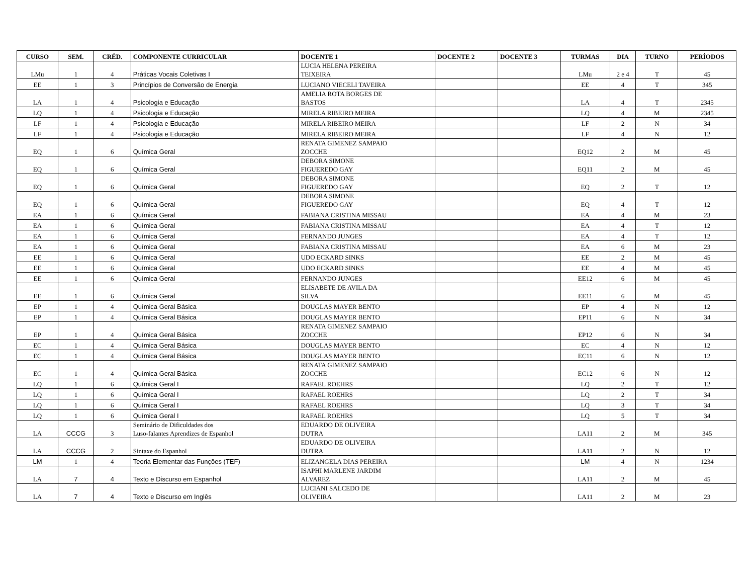| CURSO | SEM. | CRÉD. | COMPONENTE CURRICULAR | DOCENTE 1 | DOCENTE 2 | DOCENTE 3 | TURMAS | DIA | TURNO | PERÍODOS |
| --- | --- | --- | --- | --- | --- | --- | --- | --- | --- | --- |
| LMu | 1 | 4 | Práticas Vocais Coletivas I | LUCIA HELENA PEREIRA TEIXEIRA | | | LMu | 2 e 4 | T | 45 |
| EE | 1 | 3 | Princípios de Conversão de Energia | LUCIANO VIECELI TAVEIRA | | | EE | 4 | T | 345 |
| LA | 1 | 4 | Psicologia e Educação | AMELIA ROTA BORGES DE BASTOS | | | LA | 4 | T | 2345 |
| LQ | 1 | 4 | Psicologia e Educação | MIRELA RIBEIRO MEIRA | | | LQ | 4 | M | 2345 |
| LF | 1 | 4 | Psicologia e Educação | MIRELA RIBEIRO MEIRA | | | LF | 2 | N | 34 |
| LF | 1 | 4 | Psicologia e Educação | MIRELA RIBEIRO MEIRA | | | LF | 4 | N | 12 |
| EQ | 1 | 6 | Química Geral | RENATA GIMENEZ SAMPAIO ZOCCHE | | | EQ12 | 2 | M | 45 |
| EQ | 1 | 6 | Química Geral | DEBORA SIMONE FIGUEREDO GAY | | | EQ11 | 2 | M | 45 |
| EQ | 1 | 6 | Química Geral | DEBORA SIMONE FIGUEREDO GAY | | | EQ | 2 | T | 12 |
| EQ | 1 | 6 | Química Geral | DEBORA SIMONE FIGUEREDO GAY | | | EQ | 4 | T | 12 |
| EA | 1 | 6 | Química Geral | FABIANA CRISTINA MISSAU | | | EA | 4 | M | 23 |
| EA | 1 | 6 | Química Geral | FABIANA CRISTINA MISSAU | | | EA | 4 | T | 12 |
| EA | 1 | 6 | Química Geral | FERNANDO JUNGES | | | EA | 4 | T | 12 |
| EA | 1 | 6 | Química Geral | FABIANA CRISTINA MISSAU | | | EA | 6 | M | 23 |
| EE | 1 | 6 | Química Geral | UDO ECKARD SINKS | | | EE | 2 | M | 45 |
| EE | 1 | 6 | Química Geral | UDO ECKARD SINKS | | | EE | 4 | M | 45 |
| EE | 1 | 6 | Química Geral | FERNANDO JUNGES | | | EE12 | 6 | M | 45 |
| EE | 1 | 6 | Química Geral | ELISABETE DE AVILA DA SILVA | | | EE11 | 6 | M | 45 |
| EP | 1 | 4 | Química Geral Básica | DOUGLAS MAYER BENTO | | | EP | 4 | N | 12 |
| EP | 1 | 4 | Química Geral Básica | DOUGLAS MAYER BENTO | | | EP11 | 6 | N | 34 |
| EP | 1 | 4 | Química Geral Básica | RENATA GIMENEZ SAMPAIO ZOCCHE | | | EP12 | 6 | N | 34 |
| EC | 1 | 4 | Química Geral Básica | DOUGLAS MAYER BENTO | | | EC | 4 | N | 12 |
| EC | 1 | 4 | Química Geral Básica | DOUGLAS MAYER BENTO | | | EC11 | 6 | N | 12 |
| EC | 1 | 4 | Química Geral Básica | RENATA GIMENEZ SAMPAIO ZOCCHE | | | EC12 | 6 | N | 12 |
| LQ | 1 | 6 | Química Geral I | RAFAEL ROEHRS | | | LQ | 2 | T | 12 |
| LQ | 1 | 6 | Química Geral I | RAFAEL ROEHRS | | | LQ | 2 | T | 34 |
| LQ | 1 | 6 | Química Geral I | RAFAEL ROEHRS | | | LQ | 3 | T | 34 |
| LQ | 1 | 6 | Química Geral I | RAFAEL ROEHRS | | | LQ | 5 | T | 34 |
| LA | CCCG | 3 | Seminário de Dificuldades dos Luso-falantes Aprendizes de Espanhol | EDUARDO DE OLIVEIRA DUTRA | | | LA11 | 2 | M | 345 |
| LA | CCCG | 2 | Sintaxe do Espanhol | EDUARDO DE OLIVEIRA DUTRA | | | LA11 | 2 | N | 12 |
| LM | 1 | 4 | Teoria Elementar das Funções (TEF) | ELIZANGELA DIAS PEREIRA | | | LM | 4 | N | 1234 |
| LA | 7 | 4 | Texto e Discurso em Espanhol | ISAPHI MARLENE JARDIM ALVAREZ | | | LA11 | 2 | M | 45 |
| LA | 7 | 4 | Texto e Discurso em Inglês | LUCIANI SALCEDO DE OLIVEIRA | | | LA11 | 2 | M | 23 |